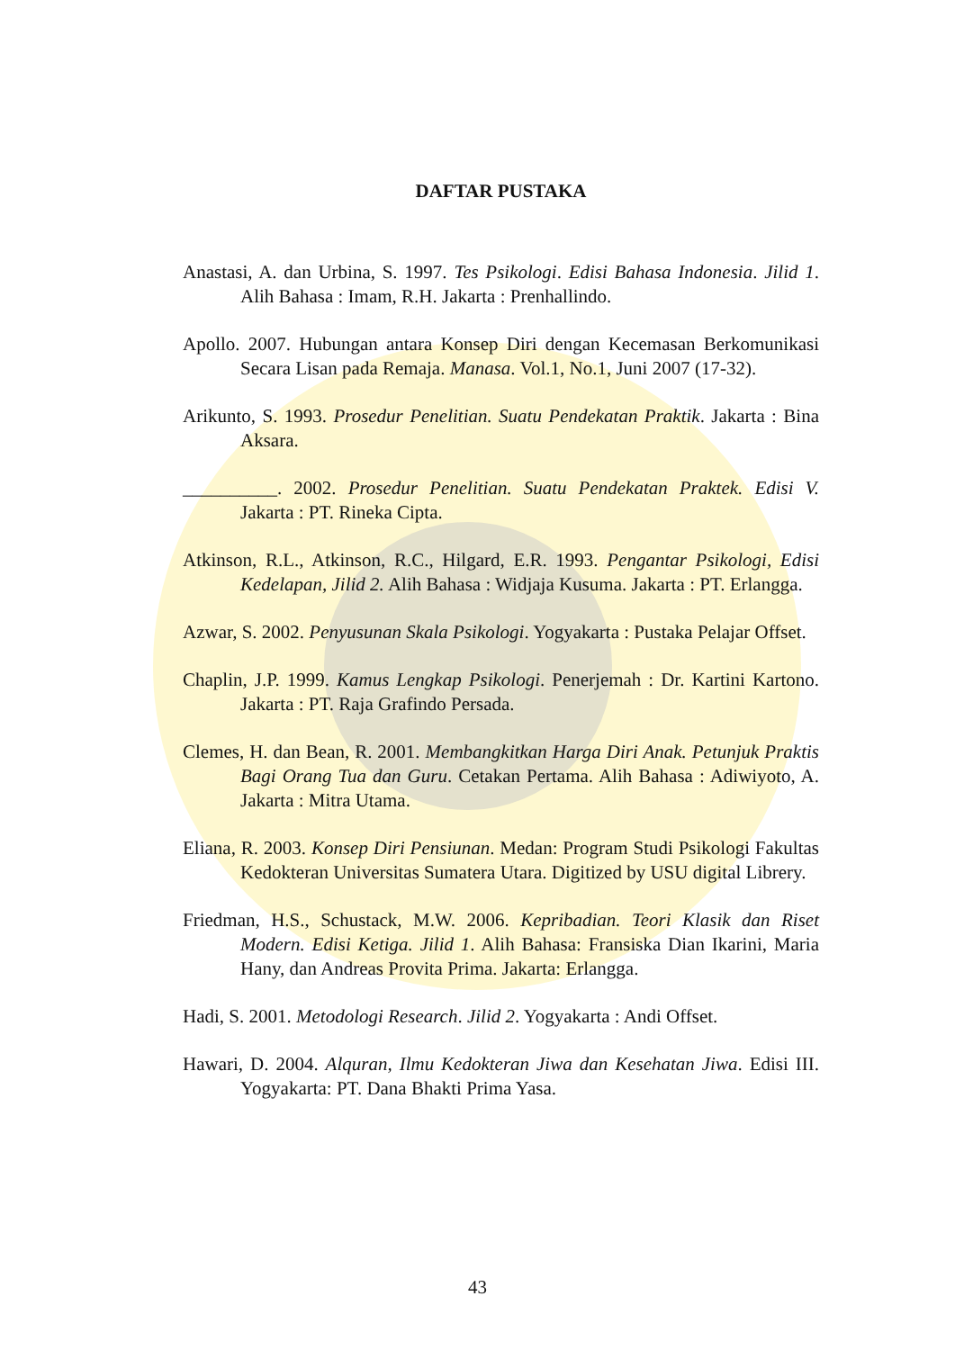DAFTAR PUSTAKA
Anastasi, A. dan Urbina, S. 1997. Tes Psikologi. Edisi Bahasa Indonesia. Jilid 1. Alih Bahasa : Imam, R.H. Jakarta : Prenhallindo.
Apollo. 2007. Hubungan antara Konsep Diri dengan Kecemasan Berkomunikasi Secara Lisan pada Remaja. Manasa. Vol.1, No.1, Juni 2007 (17-32).
Arikunto, S. 1993. Prosedur Penelitian. Suatu Pendekatan Praktik. Jakarta : Bina Aksara.
__________. 2002. Prosedur Penelitian. Suatu Pendekatan Praktek. Edisi V. Jakarta : PT. Rineka Cipta.
Atkinson, R.L., Atkinson, R.C., Hilgard, E.R. 1993. Pengantar Psikologi, Edisi Kedelapan, Jilid 2. Alih Bahasa : Widjaja Kusuma. Jakarta : PT. Erlangga.
Azwar, S. 2002. Penyusunan Skala Psikologi. Yogyakarta : Pustaka Pelajar Offset.
Chaplin, J.P. 1999. Kamus Lengkap Psikologi. Penerjemah : Dr. Kartini Kartono. Jakarta : PT. Raja Grafindo Persada.
Clemes, H. dan Bean, R. 2001. Membangkitkan Harga Diri Anak. Petunjuk Praktis Bagi Orang Tua dan Guru. Cetakan Pertama. Alih Bahasa : Adiwiyoto, A. Jakarta : Mitra Utama.
Eliana, R. 2003. Konsep Diri Pensiunan. Medan: Program Studi Psikologi Fakultas Kedokteran Universitas Sumatera Utara. Digitized by USU digital Librery.
Friedman, H.S., Schustack, M.W. 2006. Kepribadian. Teori Klasik dan Riset Modern. Edisi Ketiga. Jilid 1. Alih Bahasa: Fransiska Dian Ikarini, Maria Hany, dan Andreas Provita Prima. Jakarta: Erlangga.
Hadi, S. 2001. Metodologi Research. Jilid 2. Yogyakarta : Andi Offset.
Hawari, D. 2004. Alquran, Ilmu Kedokteran Jiwa dan Kesehatan Jiwa. Edisi III. Yogyakarta: PT. Dana Bhakti Prima Yasa.
43